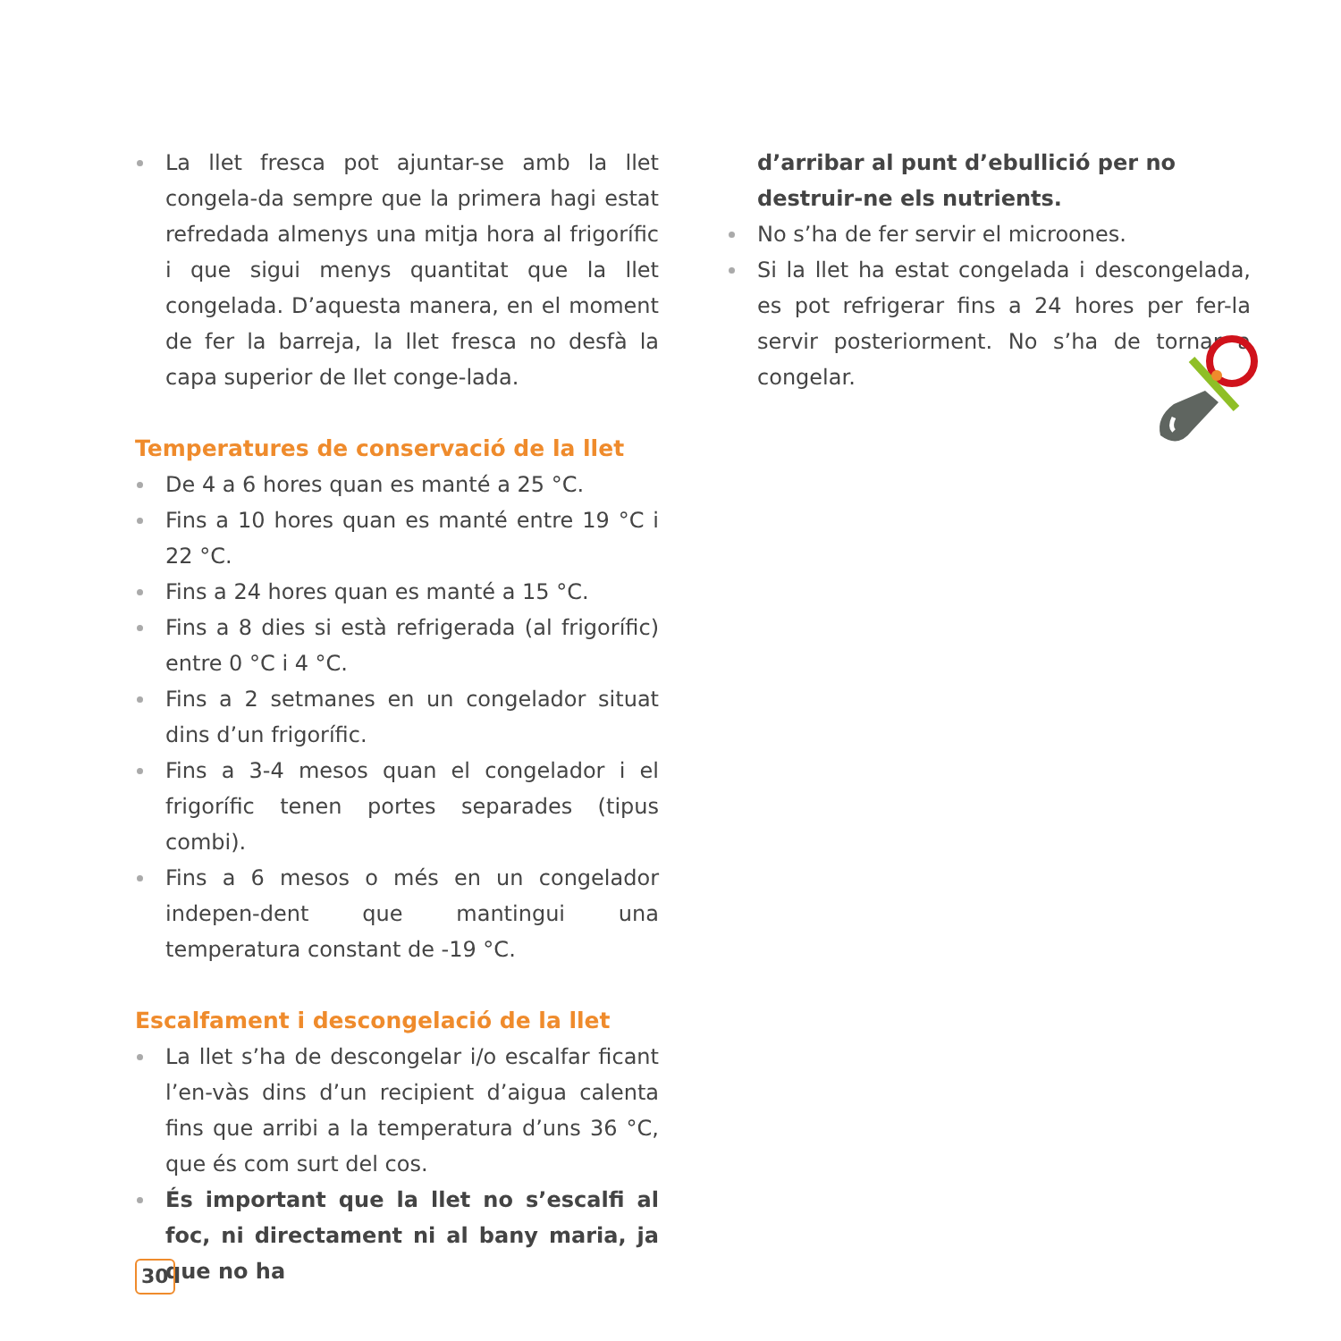La llet fresca pot ajuntar-se amb la llet congela-da sempre que la primera hagi estat refredada almenys una mitja hora al frigorífic i que sigui menys quantitat que la llet congelada. D’aquesta manera, en el moment de fer la barreja, la llet fresca no desfà la capa superior de llet conge-lada.
Temperatures de conservació de la llet
De 4 a 6 hores quan es manté a 25 °C.
Fins a 10 hores quan es manté entre 19 °C i 22 °C.
Fins a 24 hores quan es manté a 15 °C.
Fins a 8 dies si està refrigerada (al frigorífic) entre 0 °C i 4 °C.
Fins a 2 setmanes en un congelador situat dins d’un frigorífic.
Fins a 3-4 mesos quan el congelador i el frigorífic tenen portes separades (tipus combi).
Fins a 6 mesos o més en un congelador indepen-dent que mantingui una temperatura constant de -19 °C.
Escalfament i descongelació de la llet
La llet s’ha de descongelar i/o escalfar ficant l’en-vàs dins d’un recipient d’aigua calenta fins que arribi a la temperatura d’uns 36 °C, que és com surt del cos.
És important que la llet no s’escalfi al foc, ni directament ni al bany maria, ja que no ha
d’arribar al punt d’ebullició per no destruir-ne els nutrients.
No s’ha de fer servir el microones.
Si la llet ha estat congelada i descongelada, es pot refrigerar fins a 24 hores per fer-la servir posteriorment. No s’ha de tornar a congelar.
30